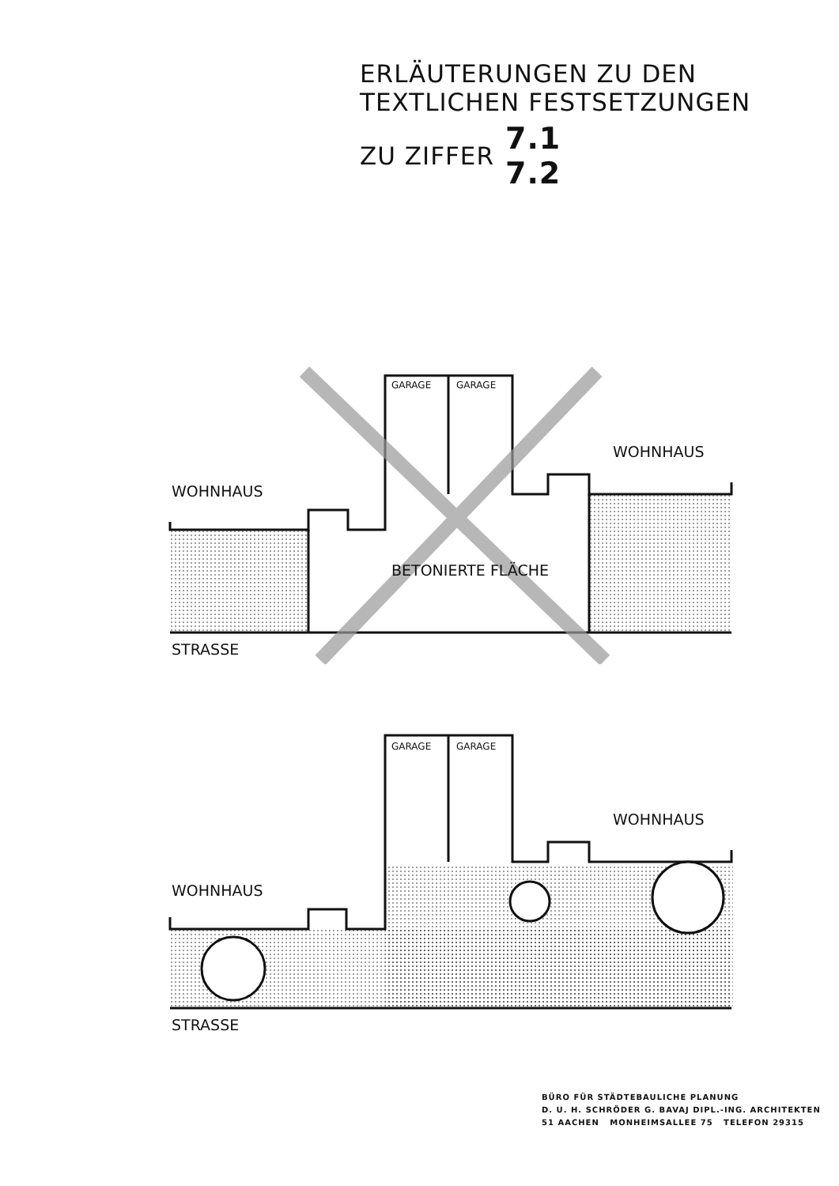ERLÄUTERUNGEN ZU DEN
TEXTLICHEN FESTSETZUNGEN
ZU ZIFFER 7.1
7.2
WOHNHAUS
WOHNHAUS
GARAGE GARAGE
BETONIERTE FLÄCHE
STRASSE
WOHNHAUS
WOHNHAUS
GARAGE GARAGE
STRASSE
BÜRO FÜR STÄDTEBAULICHE PLANUNG
D. U. H. SCHRÖDER G. BAVAJ DIPL.-ING. ARCHITEKTEN
51 AACHEN MONHEIMSALLEE 75 TELEFON 29315